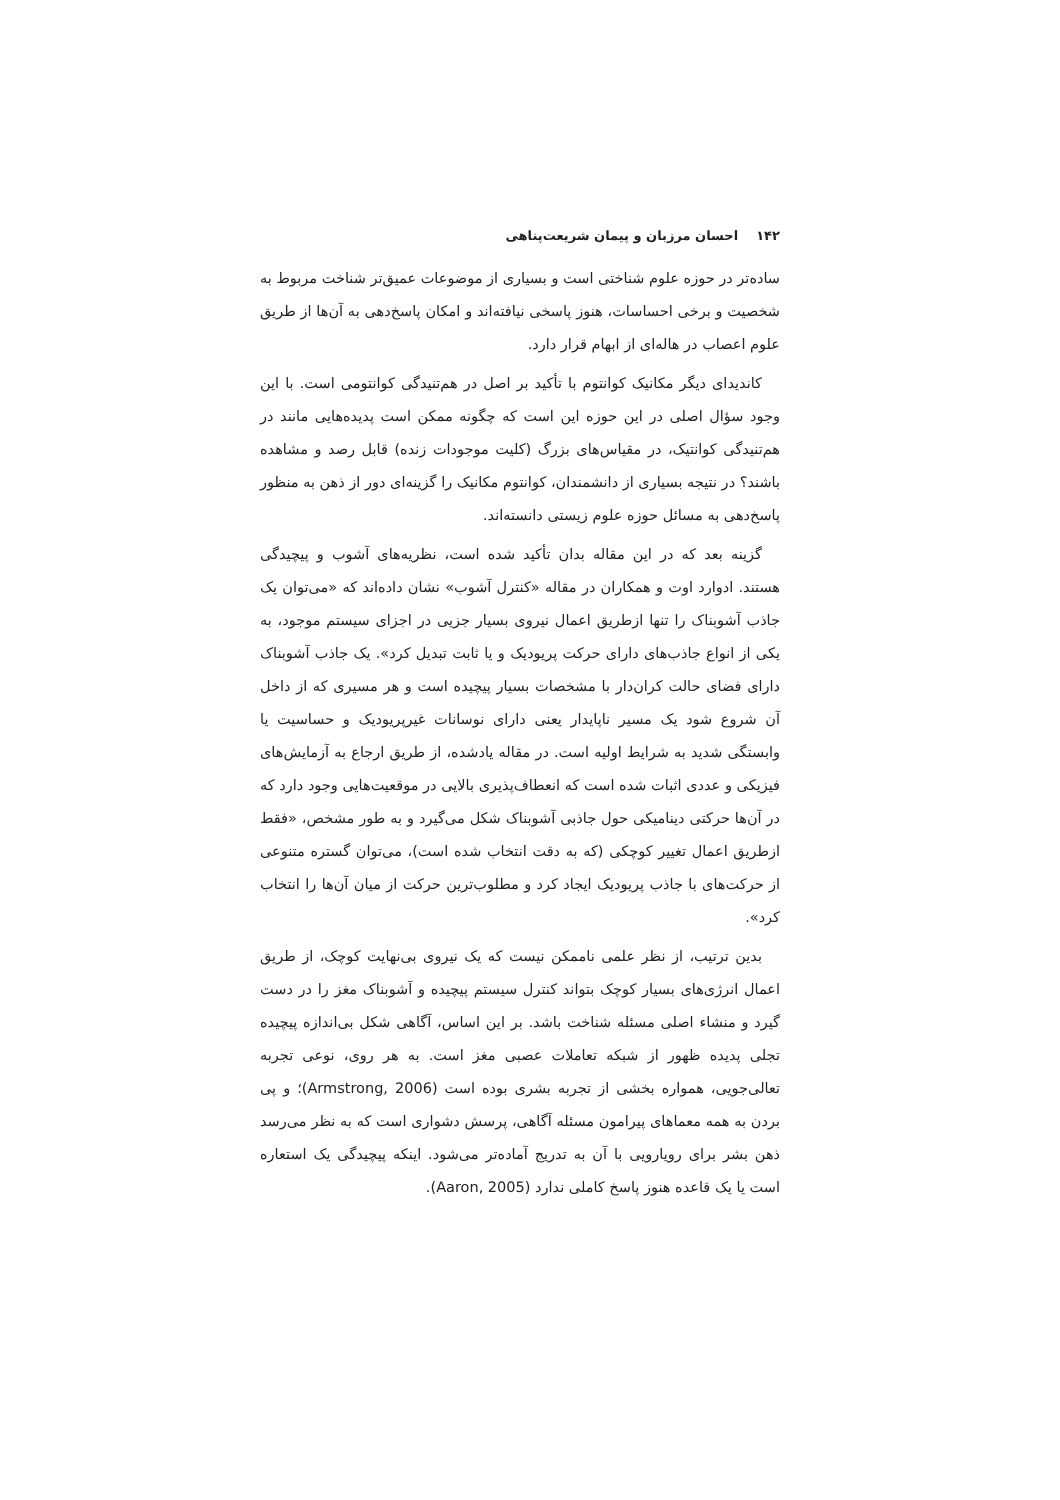۱۴۲ احسان مرزبان و پیمان شریعت‌پناهی
ساده‌تر در حوزه علوم شناختی است و بسیاری از موضوعات عمیق‌تر شناخت مربوط به شخصیت و برخی احساسات، هنوز پاسخی نیافته‌اند و امکان پاسخ‌دهی به آن‌ها از طریق علوم اعصاب در هاله‌ای از ابهام قرار دارد.
کاندیدای دیگر مکانیک کوانتوم با تأکید بر اصل در هم‌تنیدگی کوانتومی است. با این وجود سؤال اصلی در این حوزه این است که چگونه ممکن است پدیده‌هایی مانند در هم‌تنیدگی کوانتیک، در مقیاس‌های بزرگ (کلیت موجودات زنده) قابل رصد و مشاهده باشند؟ در نتیجه بسیاری از دانشمندان، کوانتوم مکانیک را گزینه‌ای دور از ذهن به منظور پاسخ‌دهی به مسائل حوزه علوم زیستی دانسته‌اند.
گزینه بعد که در این مقاله بدان تأکید شده است، نظریه‌های آشوب و پیچیدگی هستند. ادوارد اوت و همکاران در مقاله «کنترل آشوب» نشان داده‌اند که «می‌توان یک جاذب آشوبناک را تنها ازطریق اعمال نیروی بسیار جزیی در اجزای سیستم موجود، به یکی از انواع جاذب‌های دارای حرکت پریودیک و یا ثابت تبدیل کرد». یک جاذب آشوبناک دارای فضای حالت کران‌دار با مشخصات بسیار پیچیده است و هر مسیری که از داخل آن شروع شود یک مسیر ناپایدار یعنی دارای نوسانات غیرپریودیک و حساسیت یا وابستگی شدید به شرایط اولیه است. در مقاله یادشده، از طریق ارجاع به آزمایش‌های فیزیکی و عددی اثبات شده است که انعطاف‌پذیری بالایی در موقعیت‌هایی وجود دارد که در آن‌ها حرکتی دینامیکی حول جاذبی آشوبناک شکل می‌گیرد و به طور مشخص، «فقط ازطریق اعمال تغییر کوچکی (که به دقت انتخاب شده است)، می‌توان گستره متنوعی از حرکت‌های با جاذب پریودیک ایجاد کرد و مطلوب‌ترین حرکت از میان آن‌ها را انتخاب کرد».
بدین ترتیب، از نظر علمی ناممکن نیست که یک نیروی بی‌نهایت کوچک، از طریق اعمال انرژی‌های بسیار کوچک بتواند کنترل سیستم پیچیده و آشوبناک مغز را در دست گیرد و منشاء اصلی مسئله شناخت باشد. بر این اساس، آگاهی شکل بی‌اندازه پیچیده تجلی پدیده ظهور از شبکه تعاملات عصبی مغز است. به هر روی، نوعی تجربه تعالی‌جویی، همواره بخشی از تجربه بشری بوده است (Armstrong, 2006)؛ و پی بردن به همه معماهای پیرامون مسئله آگاهی، پرسش دشواری است که به نظر می‌رسد ذهن بشر برای رویارویی با آن به تدریج آماده‌تر می‌شود. اینکه پیچیدگی یک استعاره است یا یک قاعده هنوز پاسخ کاملی ندارد (Aaron, 2005).